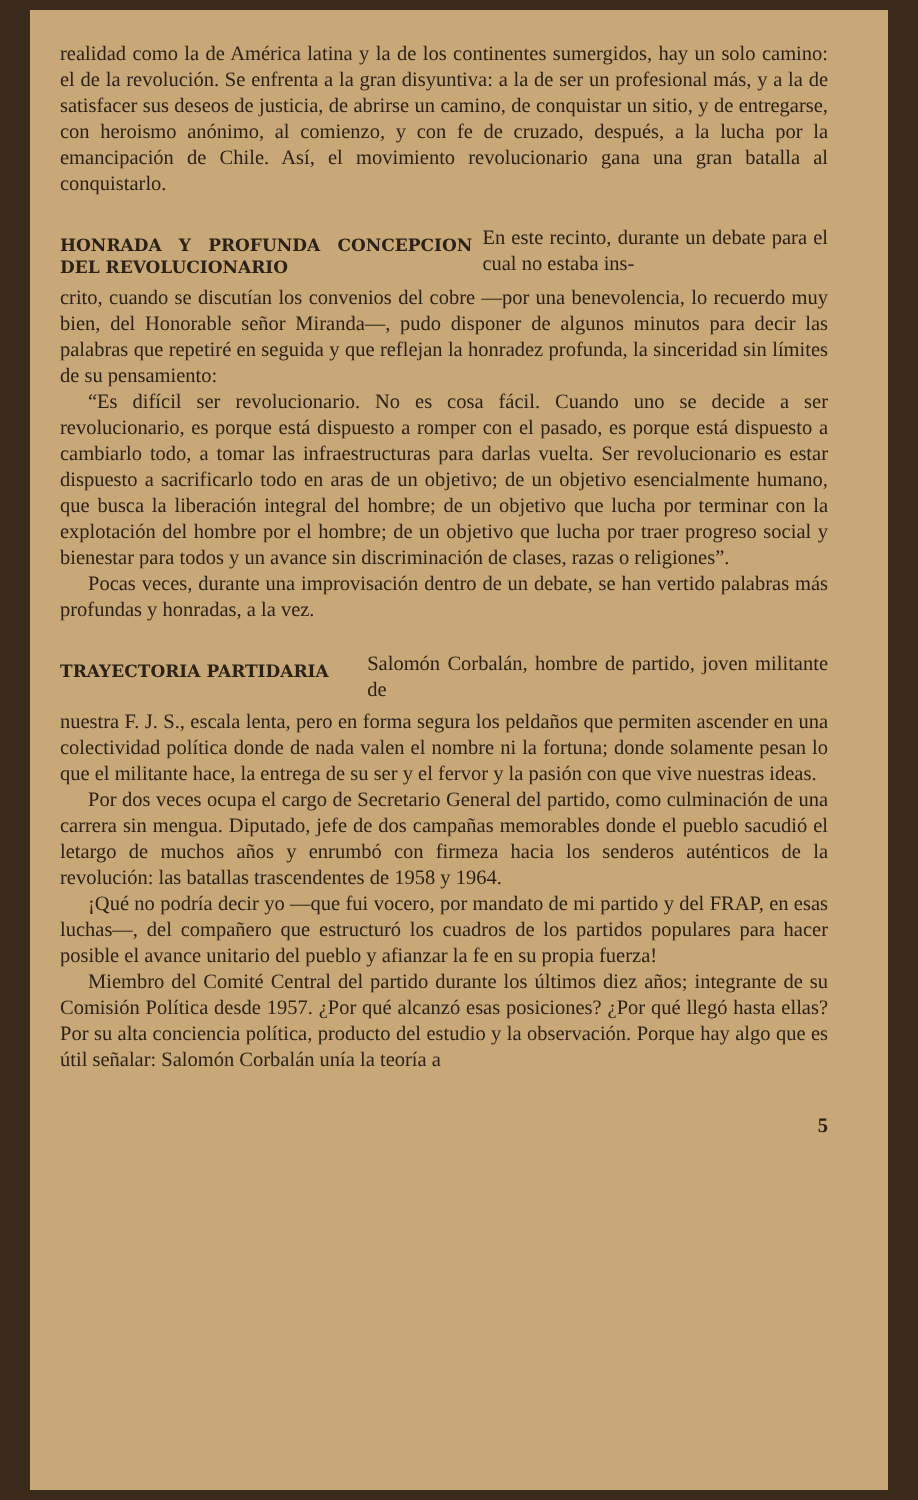realidad como la de América latina y la de los continentes sumergidos, hay un solo camino: el de la revolución. Se enfrenta a la gran disyuntiva: a la de ser un profesional más, y a la de satisfacer sus deseos de justicia, de abrirse un camino, de conquistar un sitio, y de entregarse, con heroismo anónimo, al comienzo, y con fe de cruzado, después, a la lucha por la emancipación de Chile. Así, el movimiento revolucionario gana una gran batalla al conquistarlo.
HONRADA Y PROFUNDA CONCEPCION DEL REVOLUCIONARIO
En este recinto, durante un debate para el cual no estaba ins-
crito, cuando se discutían los convenios del cobre —por una benevolencia, lo recuerdo muy bien, del Honorable señor Miranda—, pudo disponer de algunos minutos para decir las palabras que repetiré en seguida y que reflejan la honradez profunda, la sinceridad sin límites de su pensamiento:
“Es difícil ser revolucionario. No es cosa fácil. Cuando uno se decide a ser revolucionario, es porque está dispuesto a romper con el pasado, es porque está dispuesto a cambiarlo todo, a tomar las infraestructuras para darlas vuelta. Ser revolucionario es estar dispuesto a sacrificarlo todo en aras de un objetivo; de un objetivo esencialmente humano, que busca la liberación integral del hombre; de un objetivo que lucha por terminar con la explotación del hombre por el hombre; de un objetivo que lucha por traer progreso social y bienestar para todos y un avance sin discriminación de clases, razas o religiones”.
Pocas veces, durante una improvisación dentro de un debate, se han vertido palabras más profundas y honradas, a la vez.
TRAYECTORIA PARTIDARIA
Salomón Corbalán, hombre de partido, joven militante de
nuestra F. J. S., escala lenta, pero en forma segura los peldaños que permiten ascender en una colectividad política donde de nada valen el nombre ni la fortuna; donde solamente pesan lo que el militante hace, la entrega de su ser y el fervor y la pasión con que vive nuestras ideas.
Por dos veces ocupa el cargo de Secretario General del partido, como culminación de una carrera sin mengua. Diputado, jefe de dos campañas memorables donde el pueblo sacudió el letargo de muchos años y enrumbó con firmeza hacia los senderos auténticos de la revolución: las batallas trascendentes de 1958 y 1964.
¡Qué no podría decir yo —que fui vocero, por mandato de mi partido y del FRAP, en esas luchas—, del compañero que estructuró los cuadros de los partidos populares para hacer posible el avance unitario del pueblo y afianzar la fe en su propia fuerza!
Miembro del Comité Central del partido durante los últimos diez años; integrante de su Comisión Política desde 1957. ¿Por qué alcanzó esas posiciones? ¿Por qué llegó hasta ellas? Por su alta conciencia política, producto del estudio y la observación. Porque hay algo que es útil señalar: Salomón Corbalán unía la teoría a
5